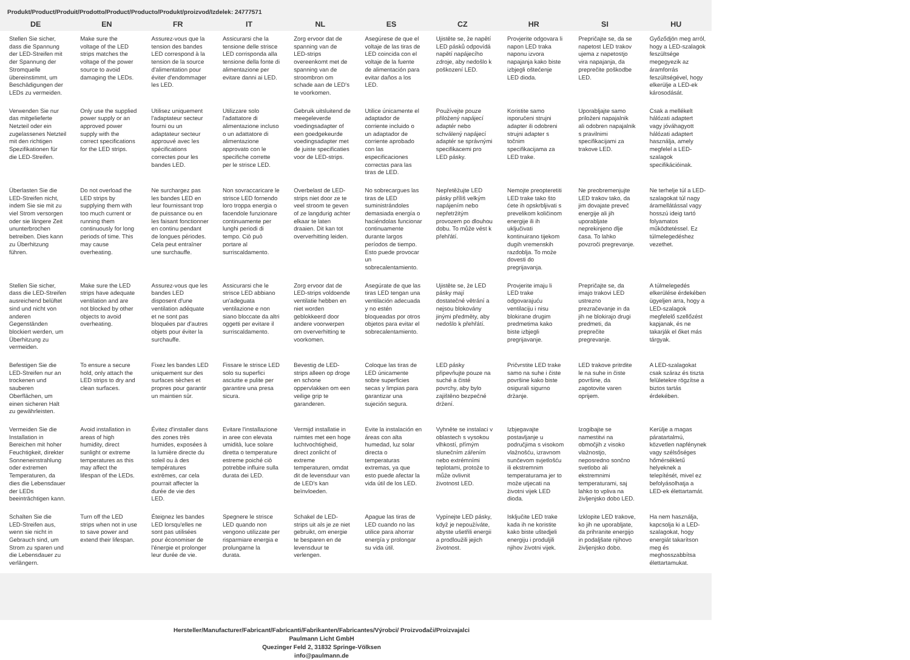Produkt/Product/Produit/Prodotto/Product/Producto/Produkt/proizvod/Izdelek: 24777571
| DE | EN | FR | IT | NL | ES | CZ | HR | SI | HU |
| --- | --- | --- | --- | --- | --- | --- | --- | --- | --- |
| Stellen Sie sicher, dass die Spannung der LED-Streifen mit der Spannung der Stromquelle übereinstimmt, um Beschädigungen der LEDs zu vermeiden. | Make sure the voltage of the LED strips matches the voltage of the power source to avoid damaging the LEDs. | Assurez-vous que la tension des bandes LED correspond à la tension de la source d'alimentation pour éviter d'endommager les LED. | Assicurarsi che la tensione delle strisce LED corrisponda alla tensione della fonte di alimentazione per evitare danni ai LED. | Zorg ervoor dat de spanning van de LED-strips overeenkomt met de spanning van de stroombron om schade aan de LED's te voorkomen. | Asegúrese de que el voltaje de las tiras de LED coincida con el voltaje de la fuente de alimentación para evitar daños a los LED. | Ujistěte se, že napětí LED pásků odpovídá napětí napájecího zdroje, aby nedošlo k poškození LED. | Provjerite odgovara li napon LED traka naponu izvora napajanja kako biste izbjegli oštećenje LED dioda. | Prepričajte se, da se napetost LED trakov ujema z napetostjo vira napajanja, da preprečite poškodbe LED. | Győződjön meg arról, hogy a LED-szalagok feszültsége megegyezik az áramforrás feszültségével, hogy elkerülje a LED-ek károsodását. |
| Verwenden Sie nur das mitgelieferte Netzteil oder ein zugelassenes Netzteil mit den richtigen Spezifikationen für die LED-Streifen. | Only use the supplied power supply or an approved power supply with the correct specifications for the LED strips. | Utilisez uniquement l'adaptateur secteur fourni ou un adaptateur secteur approuvé avec les spécifications correctes pour les bandes LED. | Utilizzare solo l'adattatore di alimentazione incluso o un adattatore di alimentazione approvato con le specifiche corrette per le strisce LED. | Gebruik uitsluitend de meegeleverde voedingsadapter of een goedgekeurde voedingsadapter met de juiste specificaties voor de LED-strips. | Utilice únicamente el adaptador de corriente incluido o un adaptador de corriente aprobado con las especificaciones correctas para las tiras de LED. | Používejte pouze přiložený napájecí adaptér nebo schválený napájecí adaptér se správnými specifikacemi pro LED pásky. | Koristite samo isporučeni strujni adapter ili odobreni strujni adapter s točnim specifikacijama za LED trake. | Uporabljajte samo priloženi napajalnik ali odobren napajalnik s pravilnimi specifikacijami za trakove LED. | Csak a mellékelt hálózati adaptert vagy jóváhagyott hálózati adaptert használja, amely megfelel a LED-szalagok specifikációinak. |
| Überlasten Sie die LED-Streifen nicht, indem Sie sie mit zu viel Strom versorgen oder sie längere Zeit ununterbrochen betreiben. Dies kann zu Überhitzung führen. | Do not overload the LED strips by supplying them with too much current or running them continuously for long periods of time. This may cause overheating. | Ne surchargez pas les bandes LED en leur fournissant trop de puissance ou en les faisant fonctionner en continu pendant de longues périodes. Cela peut entraîner une surchauffe. | Non sovraccaricare le strisce LED fornendo loro troppa energia o facendole funzionare continuamente per lunghi periodi di tempo. Ciò può portare al surriscaldamento. | Overbelast de LED-strips niet door ze te veel stroom te geven of ze langdurig achter elkaar te laten draaien. Dit kan tot oververhitting leiden. | No sobrecargues las tiras de LED suministrándoles demasiada energía o haciéndolas funcionar continuamente durante largos períodos de tiempo. Esto puede provocar un sobrecalentamiento. | Nepřetěžujte LED pásky příliš velkým napájením nebo nepřetržitým provozem po dlouhou dobu. To může vést k přehřátí. | Nemojte preopteretiti LED trake tako što ćete ih opskrbljivati s prevelikom količinom energije ili ih uključivati kontinuirano tijekom dugih vremenskih razdoblja. To može dovesti do pregrijavanja. | Ne preobremenjujte LED trakov tako, da jim dovajate preveč energije ali jih uporabljate neprekinjeno dlje časa. To lahko povzroči pregrevanje. | Ne terhelje túl a LED-szalagokat túl nagy áramellátással vagy hosszú ideig tartó folyamatos működtetéssel. Ez túlmelegedéshez vezethet. |
| Stellen Sie sicher, dass die LED-Streifen ausreichend belüftet sind und nicht von anderen Gegenständen blockiert werden, um Überhitzung zu vermeiden. | Make sure the LED strips have adequate ventilation and are not blocked by other objects to avoid overheating. | Assurez-vous que les bandes LED disposent d'une ventilation adéquate et ne sont pas bloquées par d'autres objets pour éviter la surchauffe. | Assicurarsi che le strisce LED abbiano un'adeguata ventilazione e non siano bloccate da altri oggetti per evitare il surriscaldamento. | Zorg ervoor dat de LED-strips voldoende ventilatie hebben en niet worden geblokkeerd door andere voorwerpen om oververhitting te voorkomen. | Asegúrate de que las tiras LED tengan una ventilación adecuada y no estén bloqueadas por otros objetos para evitar el sobrecalentamiento. | Ujistěte se, že LED pásky mají dostatečné větrání a nejsou blokovány jinými předměty, aby nedošlo k přehřátí. | Provjerite imaju li LED trake odgovarajuću ventilaciju i nisu blokirane drugim predmetima kako biste izbjegli pregrijavanje. | Prepričajte se, da imajo trakovi LED ustrezno prezračevanje in da jih ne blokirajo drugi predmeti, da preprečite pregrevanje. | A túlmelegedés elkerülése érdekében ügyeljen arra, hogy a LED-szalagok megfelelő szellőzést kapjanak, és ne takarják el őket más tárgyak. |
| Befestigen Sie die LED-Streifen nur an trockenen und sauberen Oberflächen, um einen sicheren Halt zu gewährleisten. | To ensure a secure hold, only attach the LED strips to dry and clean surfaces. | Fixez les bandes LED uniquement sur des surfaces sèches et propres pour garantir un maintien sûr. | Fissare le strisce LED solo su superfici asciutte e pulite per garantire una presa sicura. | Bevestig de LED-strips alleen op droge en schone oppervlakken om een veilige grip te garanderen. | Coloque las tiras de LED únicamente sobre superficies secas y limpias para garantizar una sujeción segura. | LED pásky připevňujte pouze na suché a čisté povrchy, aby bylo zajištěno bezpečné držení. | Pričvrstite LED trake samo na suhe i čiste površine kako biste osigurali sigurno držanje. | LED trakove pritrdite le na suhe in čiste površine, da zagotovite varen oprijem. | A LED-szalagokat csak száraz és tiszta felületekre rögzítse a biztos tartás érdekében. |
| Vermeiden Sie die Installation in Bereichen mit hoher Feuchtigkeit, direkter Sonneneinstrahlung oder extremen Temperaturen, da dies die Lebensdauer der LEDs beeinträchtigen kann. | Avoid installation in areas of high humidity, direct sunlight or extreme temperatures as this may affect the lifespan of the LEDs. | Évitez d'installer dans des zones très humides, exposées à la lumière directe du soleil ou à des températures extrêmes, car cela pourrait affecter la durée de vie des LED. | Evitare l'installazione in aree con elevata umidità, luce solare diretta o temperature estreme poiché ciò potrebbe influire sulla durata dei LED. | Vermijd installatie in ruimtes met een hoge luchtvochtigheid, direct zonlicht of extreme temperaturen, omdat dit de levensduur van de LED's kan beïnvloeden. | Evite la instalación en áreas con alta humedad, luz solar directa o temperaturas extremas, ya que esto puede afectar la vida útil de los LED. | Vyhněte se instalaci v oblastech s vysokou vlhkostí, přímým slunečním zářením nebo extrémními teplotami, protože to může ovlivnit životnost LED. | Izbjegavajte postavljanje u područjima s visokom vlažnošću, izravnom sunčevom svjetlošću ili ekstremnim temperaturama jer to može utjecati na životni vijek LED dioda. | Izogibajte se namestitvi na območjih z visoko vlažnostjo, neposredno sončno svetlobo ali ekstremnimi temperaturami, saj lahko to vpliva na življenjsko dobo LED. | Kerülje a magas páratartalmú, közvetlen napfénynek vagy szélsőséges hőmérsékletű helyeknek a telepítését, mivel ez befolyásolhatja a LED-ek élettartamát. |
| Schalten Sie die LED-Streifen aus, wenn sie nicht in Gebrauch sind, um Strom zu sparen und die Lebensdauer zu verlängern. | Turn off the LED strips when not in use to save power and extend their lifespan. | Éteignez les bandes LED lorsqu'elles ne sont pas utilisées pour économiser de l'énergie et prolonger leur durée de vie. | Spegnere le strisce LED quando non vengono utilizzate per risparmiare energia e prolungarne la durata. | Schakel de LED-strips uit als je ze niet gebruikt, om energie te besparen en de levensduur te verlengen. | Apague las tiras de LED cuando no las utilice para ahorrar energía y prolongar su vida útil. | Vypínejte LED pásky, když je nepoužíváte, abyste ušetřili energii a prodloužili jejich životnost. | Isključite LED trake kada ih ne koristite kako biste uštedjeli energiju i produljili njihov životni vijek. | Izklopite LED trakove, ko jih ne uporabljate, da prihranite energijo in podaljšate njihovo življenjsko dobo. | Ha nem használja, kapcsolja ki a LED-szalagokat, hogy energiát takarítson meg és meghosszabbítsa élettartamukat. |
Hersteller/Manufacturer/Fabricant/Fabricanti/Fabrikanten/Fabricantes/Výrobci/ Proizvođači/Proizvajalci
Paulmann Licht GmbH
Quezinger Feld 2, 31832 Springe-Völksen
info@paulmann.de